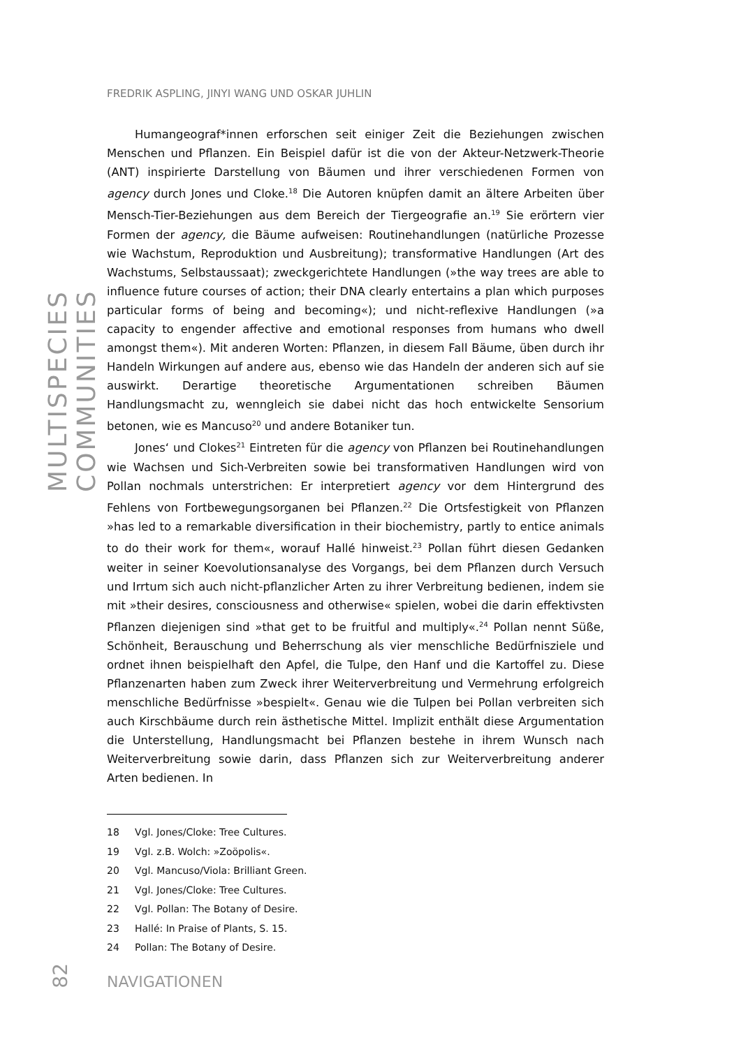MULTISPECIES COMMUNITIES
FREDRIK ASPLING, JINYI WANG UND OSKAR JUHLIN
Humangeograf*innen erforschen seit einiger Zeit die Beziehungen zwischen Menschen und Pflanzen. Ein Beispiel dafür ist die von der Akteur-Netzwerk-Theorie (ANT) inspirierte Darstellung von Bäumen und ihrer verschiedenen Formen von agency durch Jones und Cloke.<sup>18</sup> Die Autoren knüpfen damit an ältere Arbeiten über Mensch-Tier-Beziehungen aus dem Bereich der Tiergeografie an.<sup>19</sup> Sie erörtern vier Formen der agency, die Bäume aufweisen: Routinehandlungen (natürliche Prozesse wie Wachstum, Reproduktion und Ausbreitung); transformative Handlungen (Art des Wachstums, Selbstaussaat); zweckgerichtete Handlungen (»the way trees are able to influence future courses of action; their DNA clearly entertains a plan which purposes particular forms of being and becoming«); und nicht-reflexive Handlungen (»a capacity to engender affective and emotional responses from humans who dwell amongst them«). Mit anderen Worten: Pflanzen, in diesem Fall Bäume, üben durch ihr Handeln Wirkungen auf andere aus, ebenso wie das Handeln der anderen sich auf sie auswirkt. Derartige theoretische Argumentationen schreiben Bäumen Handlungsmacht zu, wenngleich sie dabei nicht das hoch entwickelte Sensorium betonen, wie es Mancuso<sup>20</sup> und andere Botaniker tun.
Jones‘ und Clokes<sup>21</sup> Eintreten für die agency von Pflanzen bei Routinehandlungen wie Wachsen und Sich-Verbreiten sowie bei transformativen Handlungen wird von Pollan nochmals unterstrichen: Er interpretiert agency vor dem Hintergrund des Fehlens von Fortbewegungsorganen bei Pflanzen.<sup>22</sup> Die Ortsfestigkeit von Pflanzen »has led to a remarkable diversification in their biochemistry, partly to entice animals to do their work for them«, worauf Hallé hinweist.<sup>23</sup> Pollan führt diesen Gedanken weiter in seiner Koevolutionsanalyse des Vorgangs, bei dem Pflanzen durch Versuch und Irrtum sich auch nicht-pflanzlicher Arten zu ihrer Verbreitung bedienen, indem sie mit »their desires, consciousness and otherwise« spielen, wobei die darin effektivsten Pflanzen diejenigen sind »that get to be fruitful and multiply«.<sup>24</sup> Pollan nennt Süße, Schönheit, Berauschung und Beherrschung als vier menschliche Bedürfnisziele und ordnet ihnen beispielhaft den Apfel, die Tulpe, den Hanf und die Kartoffel zu. Diese Pflanzenarten haben zum Zweck ihrer Weiterverbreitung und Vermehrung erfolgreich menschliche Bedürfnisse »bespielt«. Genau wie die Tulpen bei Pollan verbreiten sich auch Kirschbäume durch rein ästhetische Mittel. Implizit enthält diese Argumentation die Unterstellung, Handlungsmacht bei Pflanzen bestehe in ihrem Wunsch nach Weiterverbreitung sowie darin, dass Pflanzen sich zur Weiterverbreitung anderer Arten bedienen. In
18 Vgl. Jones/Cloke: Tree Cultures.
19 Vgl. z.B. Wolch: »Zoöpolis«.
20 Vgl. Mancuso/Viola: Brilliant Green.
21 Vgl. Jones/Cloke: Tree Cultures.
22 Vgl. Pollan: The Botany of Desire.
23 Hallé: In Praise of Plants, S. 15.
24 Pollan: The Botany of Desire.
82
NAVIGATIONEN